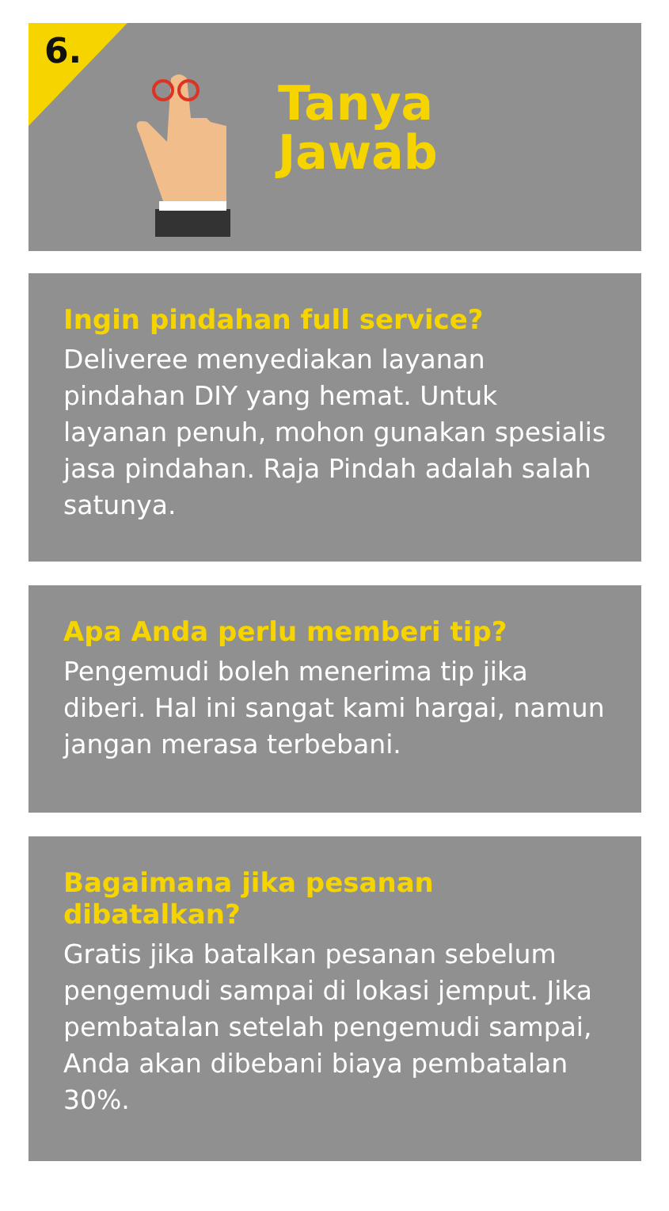6.
Tanya
Jawab
Ingin pindahan full service?
Deliveree menyediakan layanan pindahan DIY yang hemat. Untuk layanan penuh, mohon gunakan spesialis jasa pindahan. Raja Pindah adalah salah satunya.
Apa Anda perlu memberi tip?
Pengemudi boleh menerima tip jika diberi. Hal ini sangat kami hargai, namun jangan merasa terbebani.
Bagaimana jika pesanan
dibatalkan?
Gratis jika batalkan pesanan sebelum pengemudi sampai di lokasi jemput. Jika pembatalan setelah pengemudi sampai, Anda akan dibebani biaya pembatalan 30%.